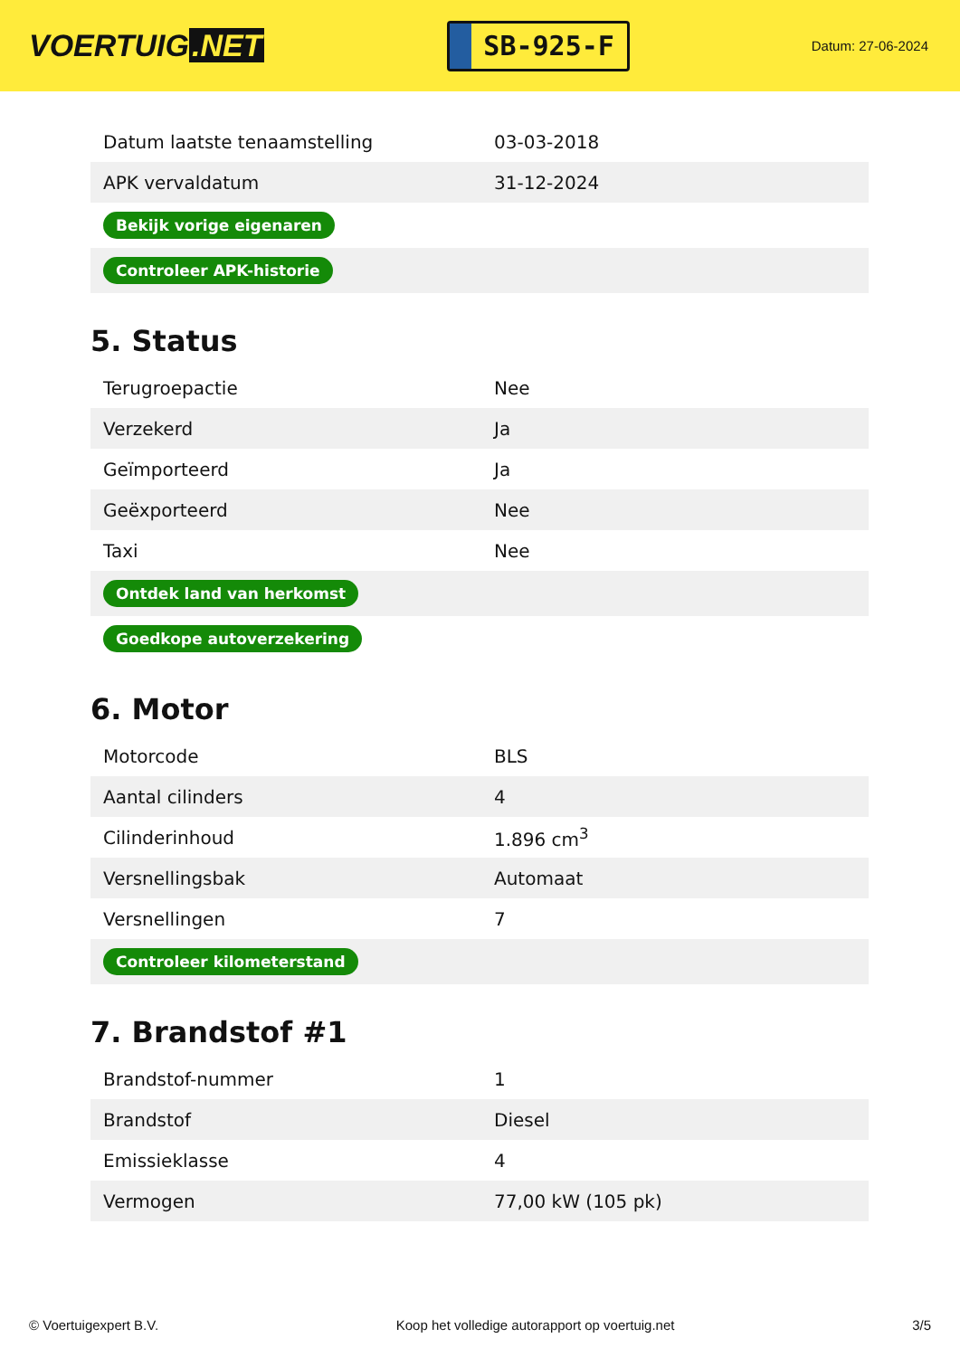VOERTUIG.NET
SB-925-F
Datum: 27-06-2024
| Datum laatste tenaamstelling | 03-03-2018 |
| APK vervaldatum | 31-12-2024 |
| Bekijk vorige eigenaren | |
| Controleer APK-historie | |
5. Status
| Terugroepactie | Nee |
| Verzekerd | Ja |
| Geïmporteerd | Ja |
| Geëxporteerd | Nee |
| Taxi | Nee |
| Ontdek land van herkomst | |
| Goedkope autoverzekering | |
6. Motor
| Motorcode | BLS |
| Aantal cilinders | 4 |
| Cilinderinhoud | 1.896 cm<sup>3</sup> |
| Versnellingsbak | Automaat |
| Versnellingen | 7 |
| Controleer kilometerstand | |
7. Brandstof #1
| Brandstof-nummer | 1 |
| Brandstof | Diesel |
| Emissieklasse | 4 |
| Vermogen | 77,00 kW (105 pk) |
© Voertuigexpert B.V. Koop het volledige autorapport op voertuig.net 3/5